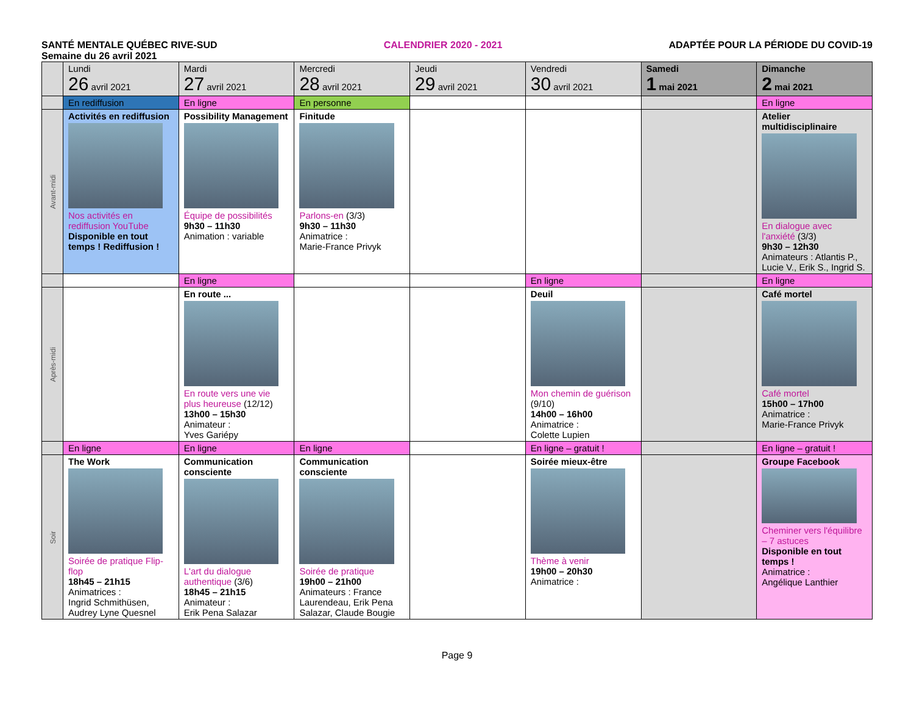SANTÉ MENTALE QUÉBEC RIVE-SUD CALENDRIER 2020 - 2021 ADAPTÉE POUR LA PÉRIODE DU COVID-19
Semaine du 26 avril 2021
| | Lundi 26 avril 2021 | Mardi 27 avril 2021 | Mercredi 28 avril 2021 | Jeudi 29 avril 2021 | Vendredi 30 avril 2021 | Samedi 1 mai 2021 | Dimanche 2 mai 2021 |
| --- | --- | --- | --- | --- | --- | --- | --- |
| | En rediffusion | En ligne | En personne | | | | En ligne |
| Avant-midi | Activités en rediffusion Nos activités en rediffusion YouTube Disponible en tout temps ! Rediffusion ! | Possibility Management Équipe de possibilités 9h30 – 11h30 Animation : variable | Finitude Parlons-en (3/3) 9h30 – 11h30 Animatrice : Marie-France Privyk | | | | Atelier multidisciplinaire En dialogue avec l'anxiété (3/3) 9h30 – 12h30 Animateurs : Atlantis P., Lucie V., Erik S., Ingrid S. |
| | | En ligne | | | En ligne | | En ligne |
| Après-midi | | En route ... En route vers une vie plus heureuse (12/12) 13h00 – 15h30 Animateur : Yves Gariépy | | | Deuil Mon chemin de guérison (9/10) 14h00 – 16h00 Animatrice : Colette Lupien | | Café mortel Café mortel 15h00 – 17h00 Animatrice : Marie-France Privyk |
| | En ligne | En ligne | En ligne | | En ligne – gratuit ! | | En ligne – gratuit ! |
| Soir | The Work Soirée de pratique Flip-flop 18h45 – 21h15 Animatrices : Ingrid Schmithüsen, Audrey Lyne Quesnel | Communication consciente L'art du dialogue authentique (3/6) 18h45 – 21h15 Animateur : Erik Pena Salazar | Communication consciente Soirée de pratique 19h00 – 21h00 Animateurs : France Laurendeau, Erik Pena Salazar, Claude Bougie | | Soirée mieux-être Thème à venir 19h00 – 20h30 Animatrice : | | Groupe Facebook Cheminer vers l'équilibre – 7 astuces Disponible en tout temps ! Animatrice : Angélique Lanthier |
Page 9